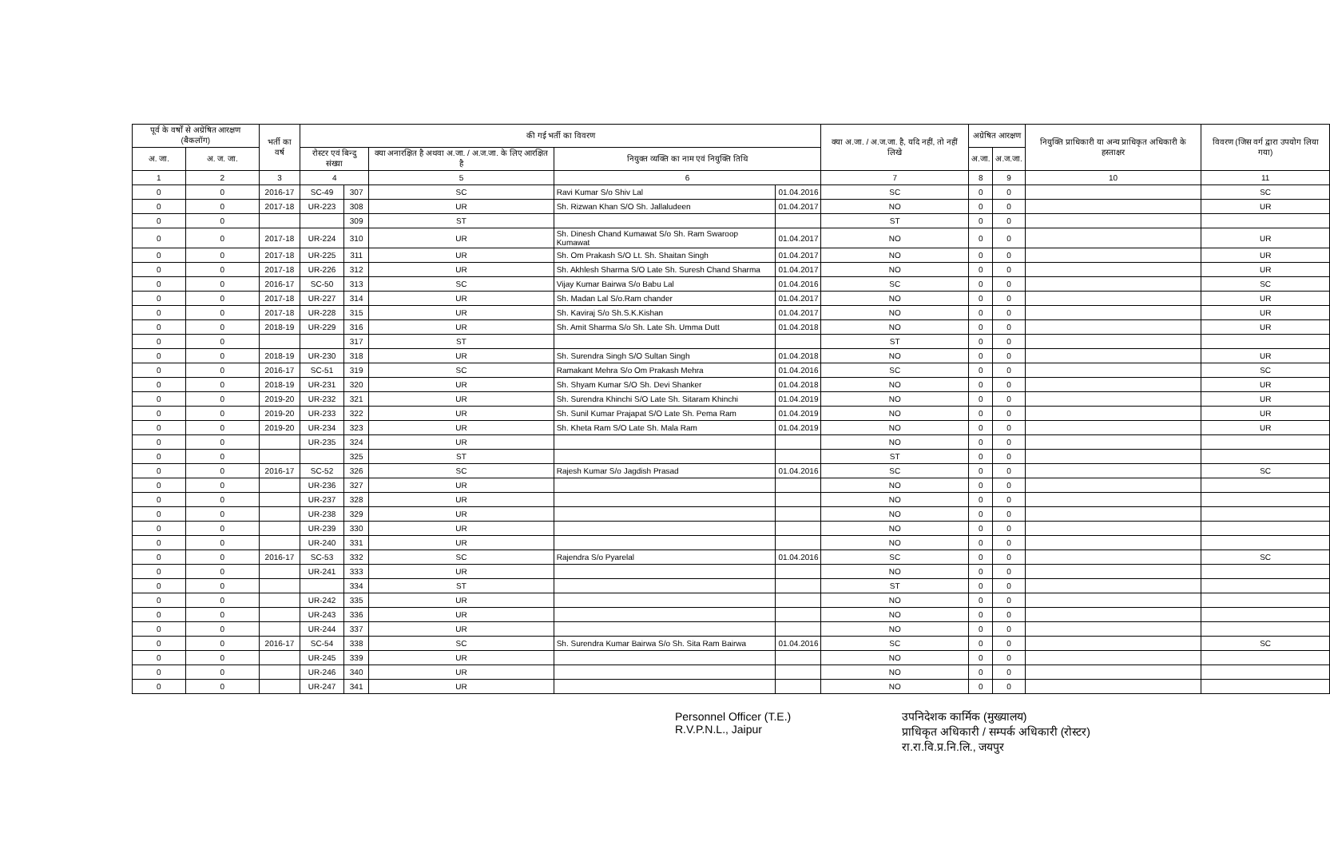| पूर्व के वर्षों से अग्रेषित आरक्षण (बैकलॉग) | | भर्ती का वर्ष | की गई भर्ती का विवरण | | | | | क्या अ.जा. / अ.ज.जा. है, यदि नहीं, तो नहीं लिखे | अग्रेषित आरक्षण | | नियुक्ति प्राधिकारी या अन्य प्राधिकृत अधिकारी के हस्ताक्षर | विवरण (जिस वर्ग द्वारा उपयोग लिया गया) |
| --- | --- | --- | --- | --- | --- | --- | --- | --- | --- | --- | --- | --- |
| अ. जा. | अ. ज. जा. | | रोस्टर एवं बिन्दु संख्या | | क्या अनारक्षित है अथवा अ.जा. / अ.ज.जा. के लिए आरक्षित है | नियुक्त व्यक्ति का नाम एवं नियुक्ति तिथि | | | अ.जा. | अ.ज.जा. | | |
| 1 | 2 | 3 | 4 | | 5 | 6 | | 7 | 8 | 9 | 10 | 11 |
| 0 | 0 | 2016-17 | SC-49 | 307 | SC | Ravi Kumar S/o Shiv Lal | 01.04.2016 | SC | 0 | 0 | | SC |
| 0 | 0 | 2017-18 | UR-223 | 308 | UR | Sh. Rizwan Khan S/O Sh. Jallaludeen | 01.04.2017 | NO | 0 | 0 | | UR |
| 0 | 0 | | | 309 | ST | | | ST | 0 | 0 | | |
| 0 | 0 | 2017-18 | UR-224 | 310 | UR | Sh. Dinesh Chand Kumawat S/o Sh. Ram Swaroop Kumawat | 01.04.2017 | NO | 0 | 0 | | UR |
| 0 | 0 | 2017-18 | UR-225 | 311 | UR | Sh. Om Prakash S/O Lt. Sh. Shaitan Singh | 01.04.2017 | NO | 0 | 0 | | UR |
| 0 | 0 | 2017-18 | UR-226 | 312 | UR | Sh. Akhlesh Sharma S/O Late Sh. Suresh Chand Sharma | 01.04.2017 | NO | 0 | 0 | | UR |
| 0 | 0 | 2016-17 | SC-50 | 313 | SC | Vijay Kumar Bairwa S/o Babu Lal | 01.04.2016 | SC | 0 | 0 | | SC |
| 0 | 0 | 2017-18 | UR-227 | 314 | UR | Sh. Madan Lal S/o.Ram chander | 01.04.2017 | NO | 0 | 0 | | UR |
| 0 | 0 | 2017-18 | UR-228 | 315 | UR | Sh. Kaviraj S/o Sh.S.K.Kishan | 01.04.2017 | NO | 0 | 0 | | UR |
| 0 | 0 | 2018-19 | UR-229 | 316 | UR | Sh. Amit Sharma S/o Sh. Late Sh. Umma Dutt | 01.04.2018 | NO | 0 | 0 | | UR |
| 0 | 0 | | | 317 | ST | | | ST | 0 | 0 | | |
| 0 | 0 | 2018-19 | UR-230 | 318 | UR | Sh. Surendra Singh S/O Sultan Singh | 01.04.2018 | NO | 0 | 0 | | UR |
| 0 | 0 | 2016-17 | SC-51 | 319 | SC | Ramakant Mehra S/o Om Prakash Mehra | 01.04.2016 | SC | 0 | 0 | | SC |
| 0 | 0 | 2018-19 | UR-231 | 320 | UR | Sh. Shyam Kumar S/O Sh. Devi Shanker | 01.04.2018 | NO | 0 | 0 | | UR |
| 0 | 0 | 2019-20 | UR-232 | 321 | UR | Sh. Surendra Khinchi S/O Late Sh. Sitaram Khinchi | 01.04.2019 | NO | 0 | 0 | | UR |
| 0 | 0 | 2019-20 | UR-233 | 322 | UR | Sh. Sunil Kumar Prajapat S/O Late Sh. Pema Ram | 01.04.2019 | NO | 0 | 0 | | UR |
| 0 | 0 | 2019-20 | UR-234 | 323 | UR | Sh. Kheta Ram S/O Late Sh. Mala Ram | 01.04.2019 | NO | 0 | 0 | | UR |
| 0 | 0 | | UR-235 | 324 | UR | | | NO | 0 | 0 | | |
| 0 | 0 | | | 325 | ST | | | ST | 0 | 0 | | |
| 0 | 0 | 2016-17 | SC-52 | 326 | SC | Rajesh Kumar S/o Jagdish Prasad | 01.04.2016 | SC | 0 | 0 | | SC |
| 0 | 0 | | UR-236 | 327 | UR | | | NO | 0 | 0 | | |
| 0 | 0 | | UR-237 | 328 | UR | | | NO | 0 | 0 | | |
| 0 | 0 | | UR-238 | 329 | UR | | | NO | 0 | 0 | | |
| 0 | 0 | | UR-239 | 330 | UR | | | NO | 0 | 0 | | |
| 0 | 0 | | UR-240 | 331 | UR | | | NO | 0 | 0 | | |
| 0 | 0 | 2016-17 | SC-53 | 332 | SC | Rajendra S/o Pyarelal | 01.04.2016 | SC | 0 | 0 | | SC |
| 0 | 0 | | UR-241 | 333 | UR | | | NO | 0 | 0 | | |
| 0 | 0 | | | 334 | ST | | | ST | 0 | 0 | | |
| 0 | 0 | | UR-242 | 335 | UR | | | NO | 0 | 0 | | |
| 0 | 0 | | UR-243 | 336 | UR | | | NO | 0 | 0 | | |
| 0 | 0 | | UR-244 | 337 | UR | | | NO | 0 | 0 | | |
| 0 | 0 | 2016-17 | SC-54 | 338 | SC | Sh. Surendra Kumar Bairwa S/o Sh. Sita Ram Bairwa | 01.04.2016 | SC | 0 | 0 | | SC |
| 0 | 0 | | UR-245 | 339 | UR | | | NO | 0 | 0 | | |
| 0 | 0 | | UR-246 | 340 | UR | | | NO | 0 | 0 | | |
| 0 | 0 | | UR-247 | 341 | UR | | | NO | 0 | 0 | | |
Personnel Officer (T.E.)
R.V.P.N.L., Jaipur
उपनिदेशक कार्मिक (मुख्यालय)
प्राधिकृत अधिकारी / सम्पर्क अधिकारी (रोस्टर)
रा.रा.वि.प्र.नि.लि., जयपुर